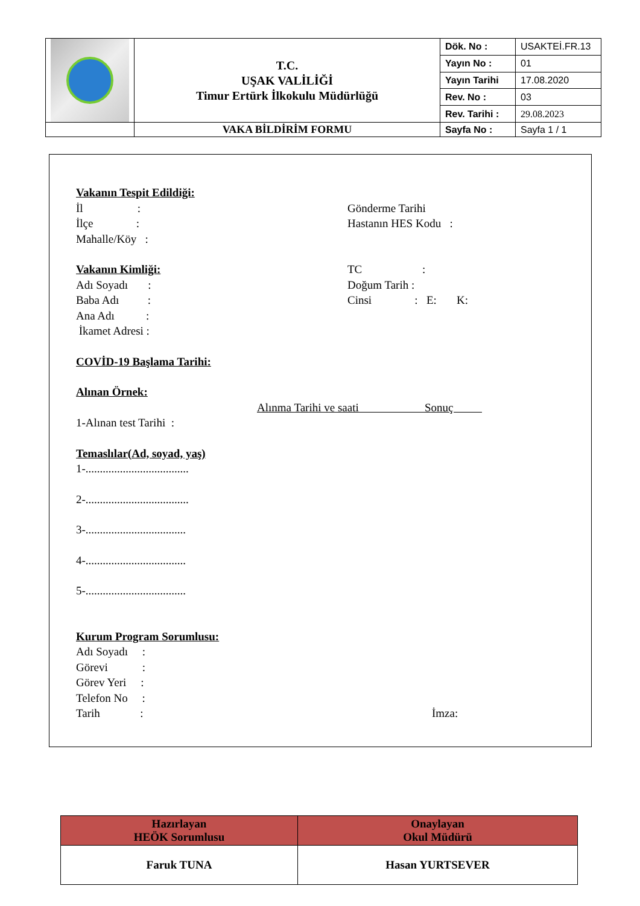| | T.C. UŞAK VALİLİĞİ Timur Ertürk İlkokulu Müdürlüğü | Dök. No : | USAKTEİ.FR.13 |
| | | Yayın No : | 01 |
| | | Yayın Tarihi | 17.08.2020 |
| | | Rev. No : | 03 |
| | | Rev. Tarihi : | 29.08.2023 |
| | VAKA BİLDİRİM FORMU | Sayfa No : | Sayfa 1 / 1 |
Vakanın Tespit Edildiği:
İl : Gönderme Tarihi
İlçe : Hastanın HES Kodu :
Mahalle/Köy :
Vakanın Kimliği: TC :
Adı Soyadı : Doğum Tarih :
Baba Adı : Cinsi : E: K:
Ana Adı :
İkamet Adresi :
COVİD-19 Başlama Tarihi:
Alınan Örnek:
Alınma Tarihi ve saati Sonuç
1-Alınan test Tarihi :
Temaslılar(Ad, soyad, yaş)
1-....................................
2-....................................
3-...................................
4-...................................
5-...................................
Kurum Program Sorumlusu:
Adı Soyadı :
Görevi :
Görev Yeri :
Telefon No :
Tarih : İmza:
| Hazırlayan HEÖK Sorumlusu | Onaylayan Okul Müdürü |
| Faruk TUNA | Hasan YURTSEVER |